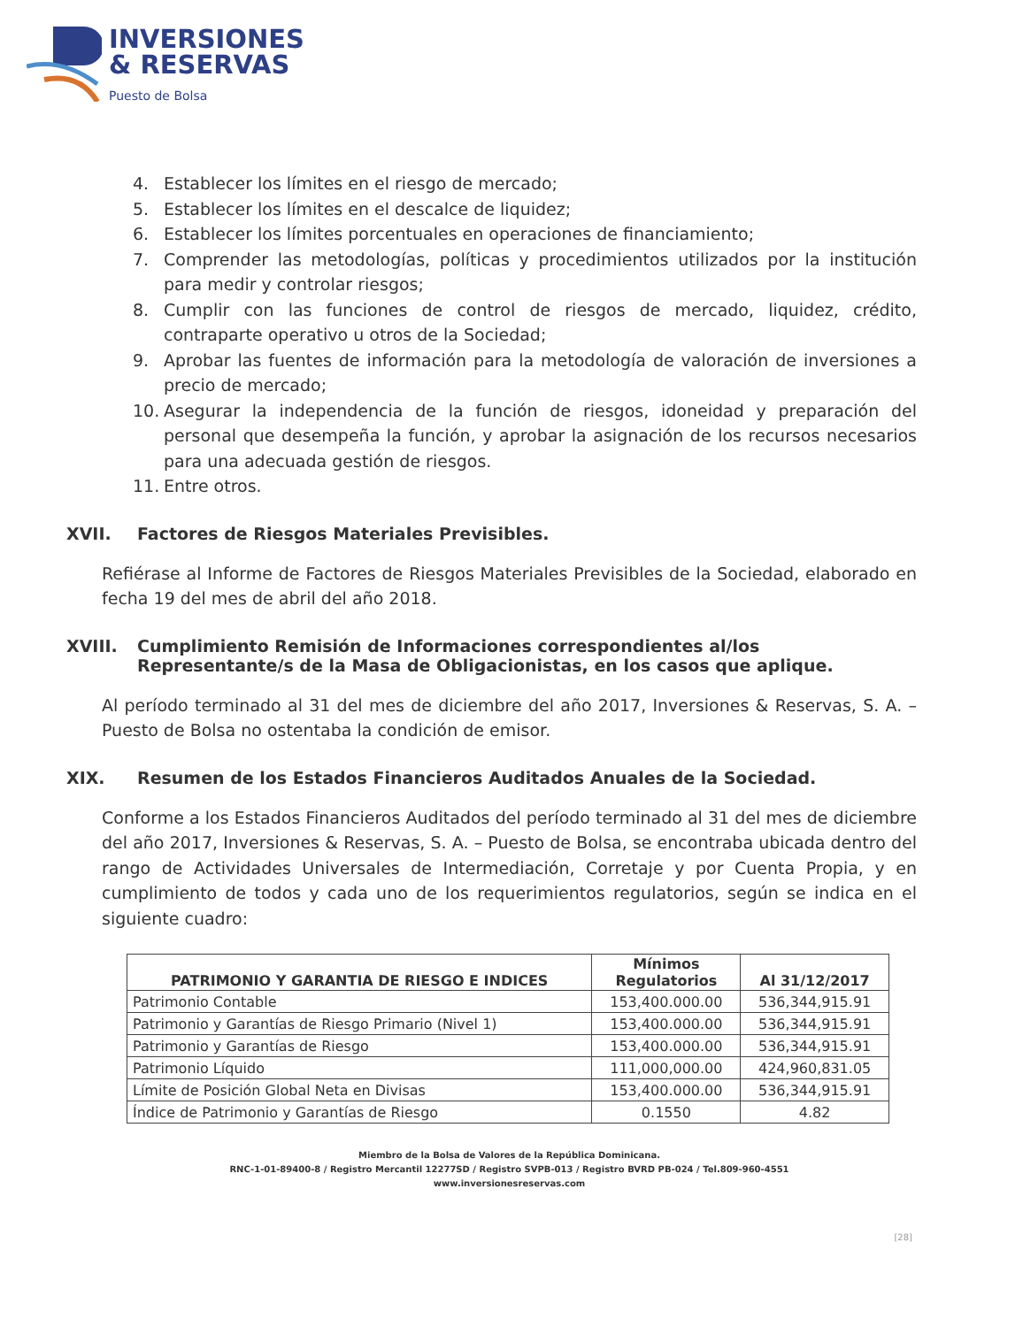INVERSIONES
& RESERVAS
Puesto de Bolsa
4. Establecer los límites en el riesgo de mercado;
5. Establecer los límites en el descalce de liquidez;
6. Establecer los límites porcentuales en operaciones de financiamiento;
7. Comprender las metodologías, políticas y procedimientos utilizados por la institución para medir y controlar riesgos;
8. Cumplir con las funciones de control de riesgos de mercado, liquidez, crédito, contraparte operativo u otros de la Sociedad;
9. Aprobar las fuentes de información para la metodología de valoración de inversiones a precio de mercado;
10. Asegurar la independencia de la función de riesgos, idoneidad y preparación del personal que desempeña la función, y aprobar la asignación de los recursos necesarios para una adecuada gestión de riesgos.
11. Entre otros.
XVII. Factores de Riesgos Materiales Previsibles.
Refiérase al Informe de Factores de Riesgos Materiales Previsibles de la Sociedad, elaborado en fecha 19 del mes de abril del año 2018.
XVIII. Cumplimiento Remisión de Informaciones correspondientes al/los Representante/s de la Masa de Obligacionistas, en los casos que aplique.
Al período terminado al 31 del mes de diciembre del año 2017, Inversiones & Reservas, S. A. – Puesto de Bolsa no ostentaba la condición de emisor.
XIX. Resumen de los Estados Financieros Auditados Anuales de la Sociedad.
Conforme a los Estados Financieros Auditados del período terminado al 31 del mes de diciembre del año 2017, Inversiones & Reservas, S. A. – Puesto de Bolsa, se encontraba ubicada dentro del rango de Actividades Universales de Intermediación, Corretaje y por Cuenta Propia, y en cumplimiento de todos y cada uno de los requerimientos regulatorios, según se indica en el siguiente cuadro:
| PATRIMONIO Y GARANTIA DE RIESGO E INDICES | Mínimos Regulatorios | Al 31/12/2017 |
| --- | --- | --- |
| Patrimonio Contable | 153,400.000.00 | 536,344,915.91 |
| Patrimonio y Garantías de Riesgo Primario (Nivel 1) | 153,400.000.00 | 536,344,915.91 |
| Patrimonio y Garantías de Riesgo | 153,400.000.00 | 536,344,915.91 |
| Patrimonio Líquido | 111,000,000.00 | 424,960,831.05 |
| Límite de Posición Global Neta en Divisas | 153,400.000.00 | 536,344,915.91 |
| Índice de Patrimonio y Garantías de Riesgo | 0.1550 | 4.82 |
Miembro de la Bolsa de Valores de la República Dominicana.
RNC-1-01-89400-8 / Registro Mercantil 12277SD / Registro SVPB-013 / Registro BVRD PB-024 / Tel.809-960-4551
www.inversionesreservas.com
[28]